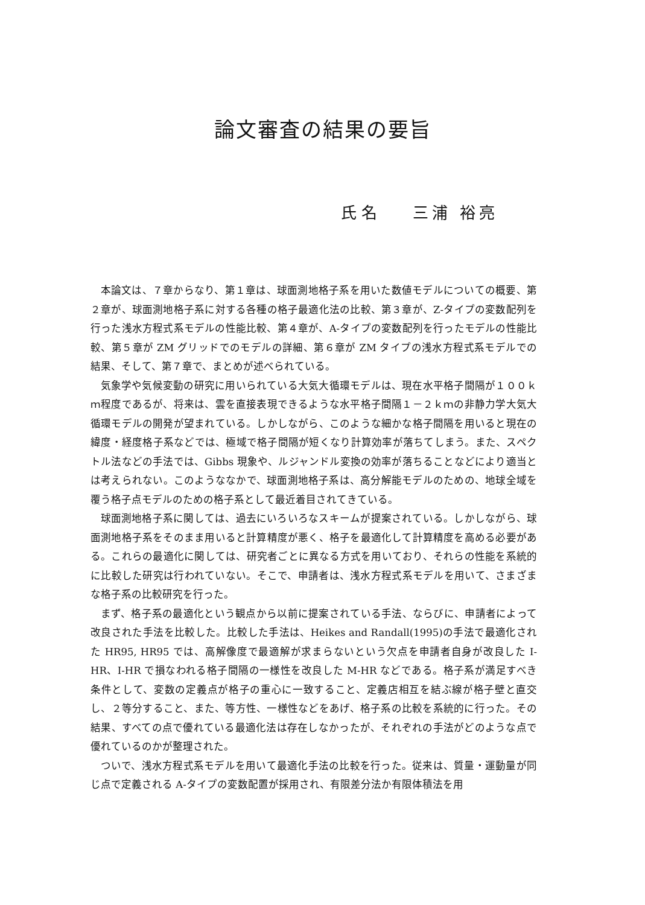論文審査の結果の要旨
氏 名 三浦 裕亮
本論文は、７章からなり、第１章は、球面測地格子系を用いた数値モデルについての概要、第２章が、球面測地格子系に対する各種の格子最適化法の比較、第３章が、Z-タイプの変数配列を行った浅水方程式系モデルの性能比較、第４章が、A-タイプの変数配列を行ったモデルの性能比較、第５章が ZM グリッドでのモデルの詳細、第６章が ZM タイプの浅水方程式系モデルでの結果、そして、第７章で、まとめが述べられている。
気象学や気候変動の研究に用いられている大気大循環モデルは、現在水平格子間隔が１００ｋｍ程度であるが、将来は、雲を直接表現できるような水平格子間隔１－２ｋｍの非静力学大気大循環モデルの開発が望まれている。しかしながら、このような細かな格子間隔を用いると現在の緯度・経度格子系などでは、極域で格子間隔が短くなり計算効率が落ちてしまう。また、スペクトル法などの手法では、Gibbs 現象や、ルジャンドル変換の効率が落ちることなどにより適当とは考えられない。このようななかで、球面測地格子系は、高分解能モデルのための、地球全域を覆う格子点モデルのための格子系として最近着目されてきている。
球面測地格子系に関しては、過去にいろいろなスキームが提案されている。しかしながら、球面測地格子系をそのまま用いると計算精度が悪く、格子を最適化して計算精度を高める必要がある。これらの最適化に関しては、研究者ごとに異なる方式を用いており、それらの性能を系統的に比較した研究は行われていない。そこで、申請者は、浅水方程式系モデルを用いて、さまざまな格子系の比較研究を行った。
まず、格子系の最適化という観点から以前に提案されている手法、ならびに、申請者によって改良された手法を比較した。比較した手法は、Heikes and Randall(1995)の手法で最適化された HR95, HR95 では、高解像度で最適解が求まらないという欠点を申請者自身が改良した I-HR、I-HR で損なわれる格子間隔の一様性を改良した M-HR などである。格子系が満足すべき条件として、変数の定義点が格子の重心に一致すること、定義店相互を結ぶ線が格子壁と直交し、２等分すること、また、等方性、一様性などをあげ、格子系の比較を系統的に行った。その結果、すべての点で優れている最適化法は存在しなかったが、それぞれの手法がどのような点で優れているのかが整理された。
ついで、浅水方程式系モデルを用いて最適化手法の比較を行った。従来は、質量・運動量が同じ点で定義される A-タイプの変数配置が採用され、有限差分法か有限体積法を用